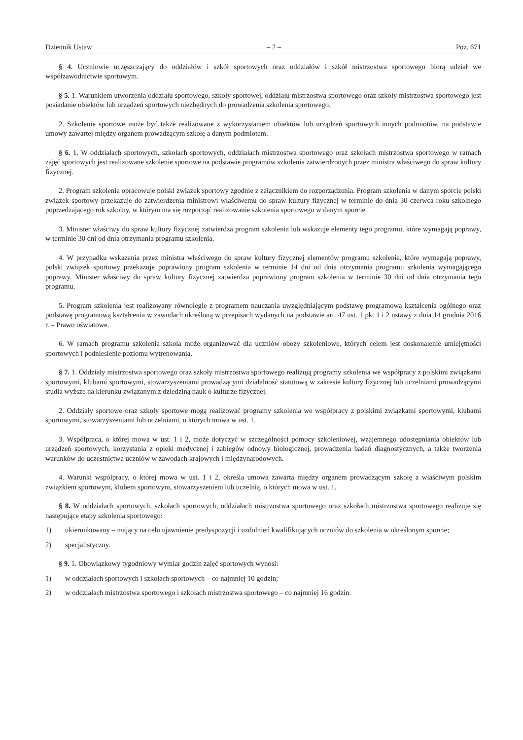Dziennik Ustaw – 2 – Poz. 671
§ 4. Uczniowie uczęszczający do oddziałów i szkół sportowych oraz oddziałów i szkół mistrzostwa sportowego biorą udział we współzawodnictwie sportowym.
§ 5. 1. Warunkiem utworzenia oddziału sportowego, szkoły sportowej, oddziału mistrzostwa sportowego oraz szkoły mistrzostwa sportowego jest posiadanie obiektów lub urządzeń sportowych niezbędnych do prowadzenia szkolenia sportowego.
2. Szkolenie sportowe może być także realizowane z wykorzystaniem obiektów lub urządzeń sportowych innych podmiotów, na podstawie umowy zawartej między organem prowadzącym szkołę a danym podmiotem.
§ 6. 1. W oddziałach sportowych, szkołach sportowych, oddziałach mistrzostwa sportowego oraz szkołach mistrzostwa sportowego w ramach zajęć sportowych jest realizowane szkolenie sportowe na podstawie programów szkolenia zatwierdzonych przez ministra właściwego do spraw kultury fizycznej.
2. Program szkolenia opracowuje polski związek sportowy zgodnie z załącznikiem do rozporządzenia. Program szkolenia w danym sporcie polski związek sportowy przekazuje do zatwierdzenia ministrowi właściwemu do spraw kultury fizycznej w terminie do dnia 30 czerwca roku szkolnego poprzedzającego rok szkolny, w którym ma się rozpocząć realizowanie szkolenia sportowego w danym sporcie.
3. Minister właściwy do spraw kultury fizycznej zatwierdza program szkolenia lub wskazuje elementy tego programu, które wymagają poprawy, w terminie 30 dni od dnia otrzymania programu szkolenia.
4. W przypadku wskazania przez ministra właściwego do spraw kultury fizycznej elementów programu szkolenia, które wymagają poprawy, polski związek sportowy przekazuje poprawiony program szkolenia w terminie 14 dni od dnia otrzymania programu szkolenia wymagającego poprawy. Minister właściwy do spraw kultury fizycznej zatwierdza poprawiony program szkolenia w terminie 30 dni od dnia otrzymania tego programu.
5. Program szkolenia jest realizowany równolegle z programem nauczania uwzględniającym podstawę programową kształcenia ogólnego oraz podstawę programową kształcenia w zawodach określoną w przepisach wydanych na podstawie art. 47 ust. 1 pkt 1 i 2 ustawy z dnia 14 grudnia 2016 r. – Prawo oświatowe.
6. W ramach programu szkolenia szkoła może organizować dla uczniów obozy szkoleniowe, których celem jest doskonalenie umiejętności sportowych i podniesienie poziomu wytrenowania.
§ 7. 1. Oddziały mistrzostwa sportowego oraz szkoły mistrzostwa sportowego realizują programy szkolenia we współpracy z polskimi związkami sportowymi, klubami sportowymi, stowarzyszeniami prowadzącymi działalność statutową w zakresie kultury fizycznej lub uczelniami prowadzącymi studia wyższe na kierunku związanym z dziedziną nauk o kulturze fizycznej.
2. Oddziały sportowe oraz szkoły sportowe mogą realizować programy szkolenia we współpracy z polskimi związkami sportowymi, klubami sportowymi, stowarzyszeniami lub uczelniami, o których mowa w ust. 1.
3. Współpraca, o której mowa w ust. 1 i 2, może dotyczyć w szczególności pomocy szkoleniowej, wzajemnego udostępniania obiektów lub urządzeń sportowych, korzystania z opieki medycznej i zabiegów odnowy biologicznej, prowadzenia badań diagnostycznych, a także tworzenia warunków do uczestnictwa uczniów w zawodach krajowych i międzynarodowych.
4. Warunki współpracy, o której mowa w ust. 1 i 2, określa umowa zawarta między organem prowadzącym szkołę a właściwym polskim związkiem sportowym, klubem sportowym, stowarzyszeniem lub uczelnią, o których mowa w ust. 1.
§ 8. W oddziałach sportowych, szkołach sportowych, oddziałach mistrzostwa sportowego oraz szkołach mistrzostwa sportowego realizuje się następujące etapy szkolenia sportowego:
1) ukierunkowany – mający na celu ujawnienie predyspozycji i uzdolnień kwalifikujących uczniów do szkolenia w określonym sporcie;
2) specjalistyczny.
§ 9. 1. Obowiązkowy tygodniowy wymiar godzin zajęć sportowych wynosi:
1) w oddziałach sportowych i szkołach sportowych – co najmniej 10 godzin;
2) w oddziałach mistrzostwa sportowego i szkołach mistrzostwa sportowego – co najmniej 16 godzin.